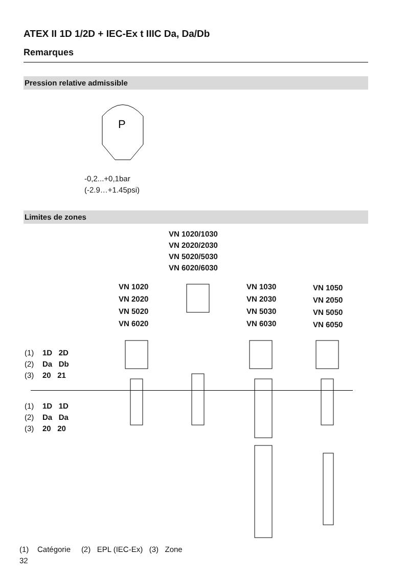ATEX II 1D 1/2D + IEC-Ex t IIIC Da, Da/Db
Remarques
Pression relative admissible
P
-0,2...+0,1bar
(-2.9…+1.45psi)
Limites de zones
VN 1020/1030
VN 2020/2030
VN 5020/5030
VN 6020/6030
VN 1020
VN 2020
VN 5020
VN 6020
VN 1030
VN 2030
VN 5030
VN 6030
VN 1050
VN 2050
VN 5050
VN 6050
(1) 1D 2D
(2) Da Db
(3) 20 21
(1) 1D 1D
(2) Da Da
(3) 20 20
(1) Catégorie (2) EPL (IEC-Ex) (3) Zone
32